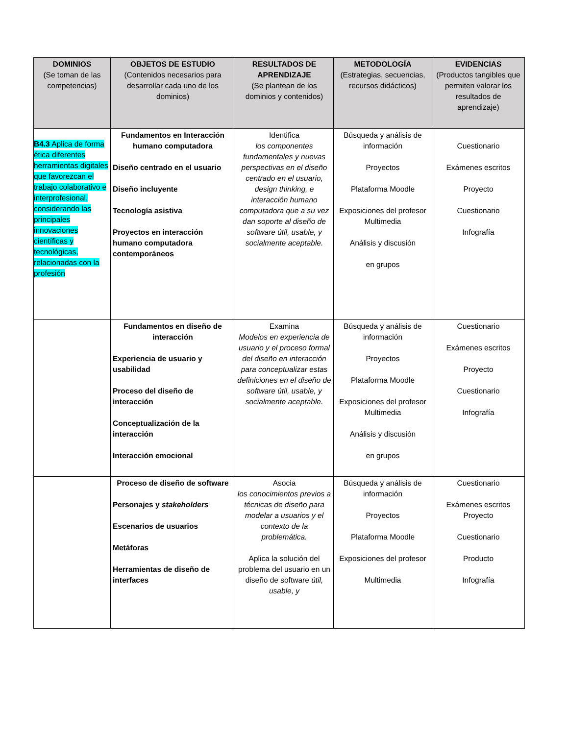| DOMINIOS (Se toman de las competencias) | OBJETOS DE ESTUDIO (Contenidos necesarios para desarrollar cada uno de los dominios) | RESULTADOS DE APRENDIZAJE (Se plantean de los dominios y contenidos) | METODOLOGÍA (Estrategias, secuencias, recursos didácticos) | EVIDENCIAS (Productos tangibles que permiten valorar los resultados de aprendizaje) |
| --- | --- | --- | --- | --- |
| B4.3 Aplica de forma ética diferentes herramientas digitales que favorezcan el trabajo colaborativo e interprofesional, considerando las principales innovaciones científicas y tecnológicas, relacionadas con la profesión | Fundamentos en Interacción humano computadora Diseño centrado en el usuario Diseño incluyente Tecnología asistiva Proyectos en interacción humano computadora contemporáneos | Identifica los componentes fundamentales y nuevas perspectivas en el diseño centrado en el usuario, design thinking, e interacción humano computadora que a su vez dan soporte al diseño de software útil, usable, y socialmente aceptable. | Búsqueda y análisis de información Proyectos Plataforma Moodle Exposiciones del profesor Multimedia Análisis y discusión en grupos | Cuestionario Exámenes escritos Proyecto Cuestionario Infografía |
| | Fundamentos en diseño de interacción Experiencia de usuario y usabilidad Proceso del diseño de interacción Conceptualización de la interacción Interacción emocional | Examina Modelos en experiencia de usuario y el proceso formal del diseño en interacción para conceptualizar estas definiciones en el diseño de software útil, usable, y socialmente aceptable. | Búsqueda y análisis de información Proyectos Plataforma Moodle Exposiciones del profesor Multimedia Análisis y discusión en grupos | Cuestionario Exámenes escritos Proyecto Cuestionario Infografía |
| | Proceso de diseño de software Personajes y stakeholders Escenarios de usuarios Metáforas Herramientas de diseño de interfaces | Asocia los conocimientos previos a técnicas de diseño para modelar a usuarios y el contexto de la problemática. Aplica la solución del problema del usuario en un diseño de software útil, usable, y | Búsqueda y análisis de información Proyectos Plataforma Moodle Exposiciones del profesor Multimedia | Cuestionario Exámenes escritos Proyecto Cuestionario Producto Infografía |